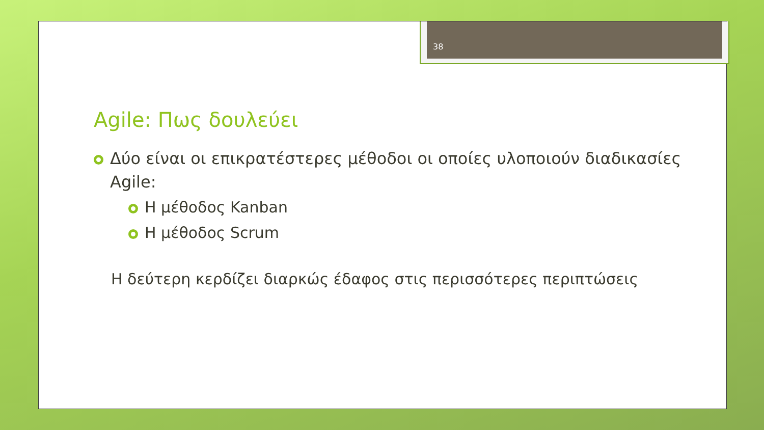38
Agile: Πως δουλεύει
Δύο είναι οι επικρατέστερες μέθοδοι οι οποίες υλοποιούν διαδικασίες Agile:
Η μέθοδος Kanban
Η μέθοδος Scrum
Η δεύτερη κερδίζει διαρκώς έδαφος στις περισσότερες περιπτώσεις